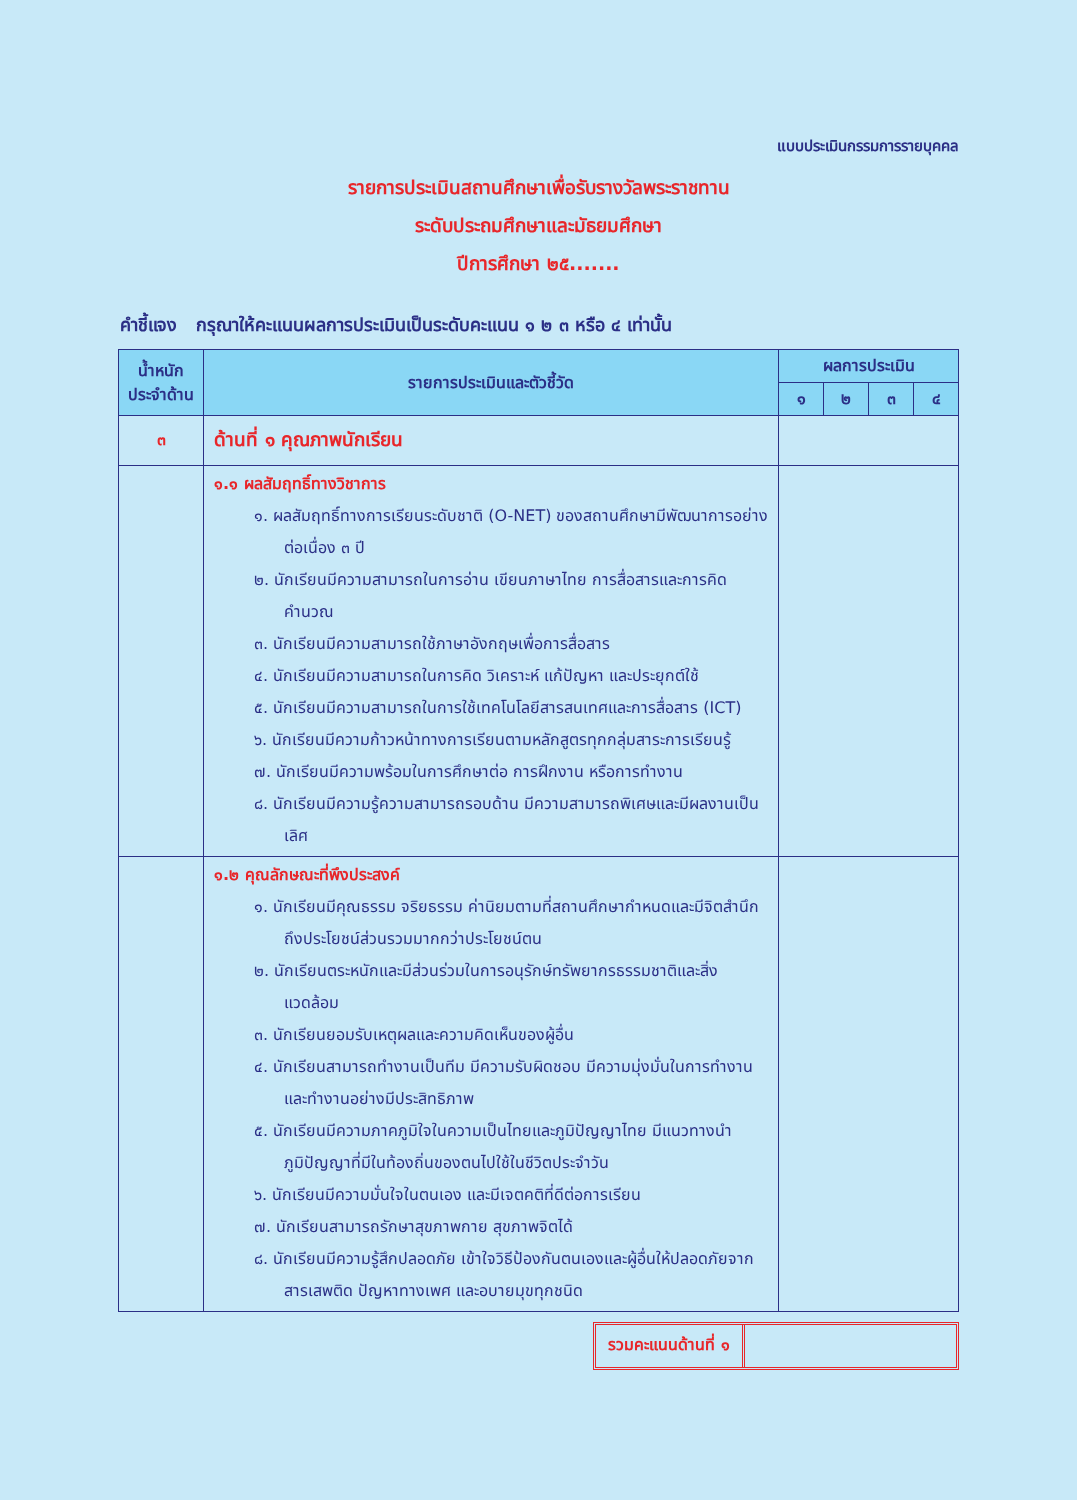แบบประเมินกรรมการรายบุคคล
รายการประเมินสถานศึกษาเพื่อรับรางวัลพระราชทาน
ระดับประถมศึกษาและมัธยมศึกษา
ปีการศึกษา ๒๕.......
คำชี้แจง กรุณาให้คะแนนผลการประเมินเป็นระดับคะแนน ๑ ๒ ๓ หรือ ๔ เท่านั้น
| น้ำหนัก ประจำด้าน | รายการประเมินและตัวชี้วัด | ผลการประเมิน | | | |
| --- | --- | --- | --- | --- | --- |
| | | ๑ | ๒ | ๓ | ๔ |
| ๓ | ด้านที่ ๑ คุณภาพนักเรียน | | | | |
| | ๑.๑ ผลสัมฤทธิ์ทางวิชาการ ๑. ผลสัมฤทธิ์ทางการเรียนระดับชาติ (O-NET) ของสถานศึกษามีพัฒนาการอย่างต่อเนื่อง ๓ ปี ๒. นักเรียนมีความสามารถในการอ่าน เขียนภาษาไทย การสื่อสารและการคิดคำนวณ ๓. นักเรียนมีความสามารถใช้ภาษาอังกฤษเพื่อการสื่อสาร ๔. นักเรียนมีความสามารถในการคิด วิเคราะห์ แก้ปัญหา และประยุกต์ใช้ ๕. นักเรียนมีความสามารถในการใช้เทคโนโลยีสารสนเทศและการสื่อสาร (ICT) ๖. นักเรียนมีความก้าวหน้าทางการเรียนตามหลักสูตรทุกกลุ่มสาระการเรียนรู้ ๗. นักเรียนมีความพร้อมในการศึกษาต่อ การฝึกงาน หรือการทำงาน ๘. นักเรียนมีความรู้ความสามารถรอบด้าน มีความสามารถพิเศษและมีผลงานเป็นเลิศ | | | | |
| | ๑.๒ คุณลักษณะที่พึงประสงค์ ๑. นักเรียนมีคุณธรรม จริยธรรม ค่านิยมตามที่สถานศึกษากำหนดและมีจิตสำนึกถึงประโยชน์ส่วนรวมมากกว่าประโยชน์ตน ๒. นักเรียนตระหนักและมีส่วนร่วมในการอนุรักษ์ทรัพยากรธรรมชาติและสิ่งแวดล้อม ๓. นักเรียนยอมรับเหตุผลและความคิดเห็นของผู้อื่น ๔. นักเรียนสามารถทำงานเป็นทีม มีความรับผิดชอบ มีความมุ่งมั่นในการทำงาน และทำงานอย่างมีประสิทธิภาพ ๕. นักเรียนมีความภาคภูมิใจในความเป็นไทยและภูมิปัญญาไทย มีแนวทางนำภูมิปัญญาที่มีในท้องถิ่นของตนไปใช้ในชีวิตประจำวัน ๖. นักเรียนมีความมั่นใจในตนเอง และมีเจตคติที่ดีต่อการเรียน ๗. นักเรียนสามารถรักษาสุขภาพกาย สุขภาพจิตได้ ๘. นักเรียนมีความรู้สึกปลอดภัย เข้าใจวิธีป้องกันตนเองและผู้อื่นให้ปลอดภัยจากสารเสพติด ปัญหาทางเพศ และอบายมุขทุกชนิด | | | | |
รวมคะแนนด้านที่ ๑